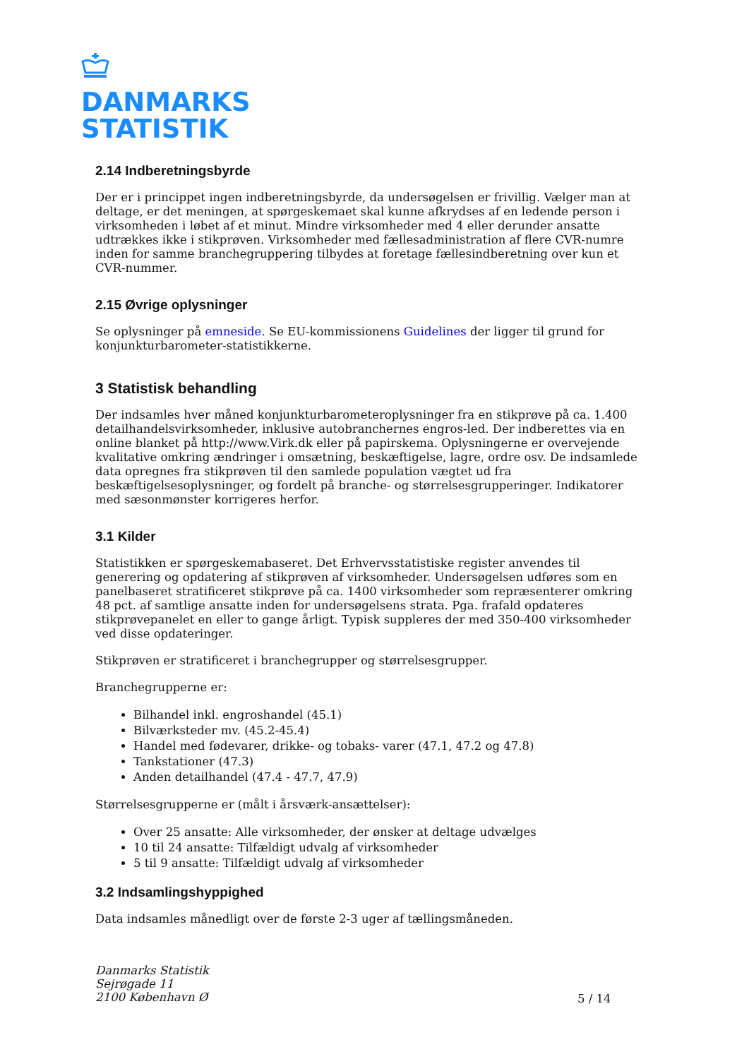DANMARKS
STATISTIK
2.14 Indberetningsbyrde
Der er i princippet ingen indberetningsbyrde, da undersøgelsen er frivillig. Vælger man at deltage, er det meningen, at spørgeskemaet skal kunne afkrydses af en ledende person i virksomheden i løbet af et minut. Mindre virksomheder med 4 eller derunder ansatte udtrækkes ikke i stikprøven. Virksomheder med fællesadministration af flere CVR-numre inden for samme branchegruppering tilbydes at foretage fællesindberetning over kun et CVR-nummer.
2.15 Øvrige oplysninger
Se oplysninger på emneside. Se EU-kommissionens Guidelines der ligger til grund for konjunkturbarometer-statistikkerne.
3 Statistisk behandling
Der indsamles hver måned konjunkturbarometeroplysninger fra en stikprøve på ca. 1.400 detailhandelsvirksomheder, inklusive autobranchernes engros-led. Der indberettes via en online blanket på http://www.Virk.dk eller på papirskema. Oplysningerne er overvejende kvalitative omkring ændringer i omsætning, beskæftigelse, lagre, ordre osv. De indsamlede data opregnes fra stikprøven til den samlede population vægtet ud fra beskæftigelsesoplysninger, og fordelt på branche- og størrelsesgrupperinger. Indikatorer med sæsonmønster korrigeres herfor.
3.1 Kilder
Statistikken er spørgeskemabaseret. Det Erhvervsstatistiske register anvendes til generering og opdatering af stikprøven af virksomheder. Undersøgelsen udføres som en panelbaseret stratificeret stikprøve på ca. 1400 virksomheder som repræsenterer omkring 48 pct. af samtlige ansatte inden for undersøgelsens strata. Pga. frafald opdateres stikprøvepanelet en eller to gange årligt. Typisk suppleres der med 350-400 virksomheder ved disse opdateringer.
Stikprøven er stratificeret i branchegrupper og størrelsesgrupper.
Branchegrupperne er:
Bilhandel inkl. engroshandel (45.1)
Bilværksteder mv. (45.2-45.4)
Handel med fødevarer, drikke- og tobaks- varer (47.1, 47.2 og 47.8)
Tankstationer (47.3)
Anden detailhandel (47.4 - 47.7, 47.9)
Størrelsesgrupperne er (målt i årsværk-ansættelser):
Over 25 ansatte: Alle virksomheder, der ønsker at deltage udvælges
10 til 24 ansatte: Tilfældigt udvalg af virksomheder
5 til 9 ansatte: Tilfældigt udvalg af virksomheder
3.2 Indsamlingshyppighed
Data indsamles månedligt over de første 2-3 uger af tællingsmåneden.
Danmarks Statistik
Sejrøgade 11
2100 København Ø
5 / 14